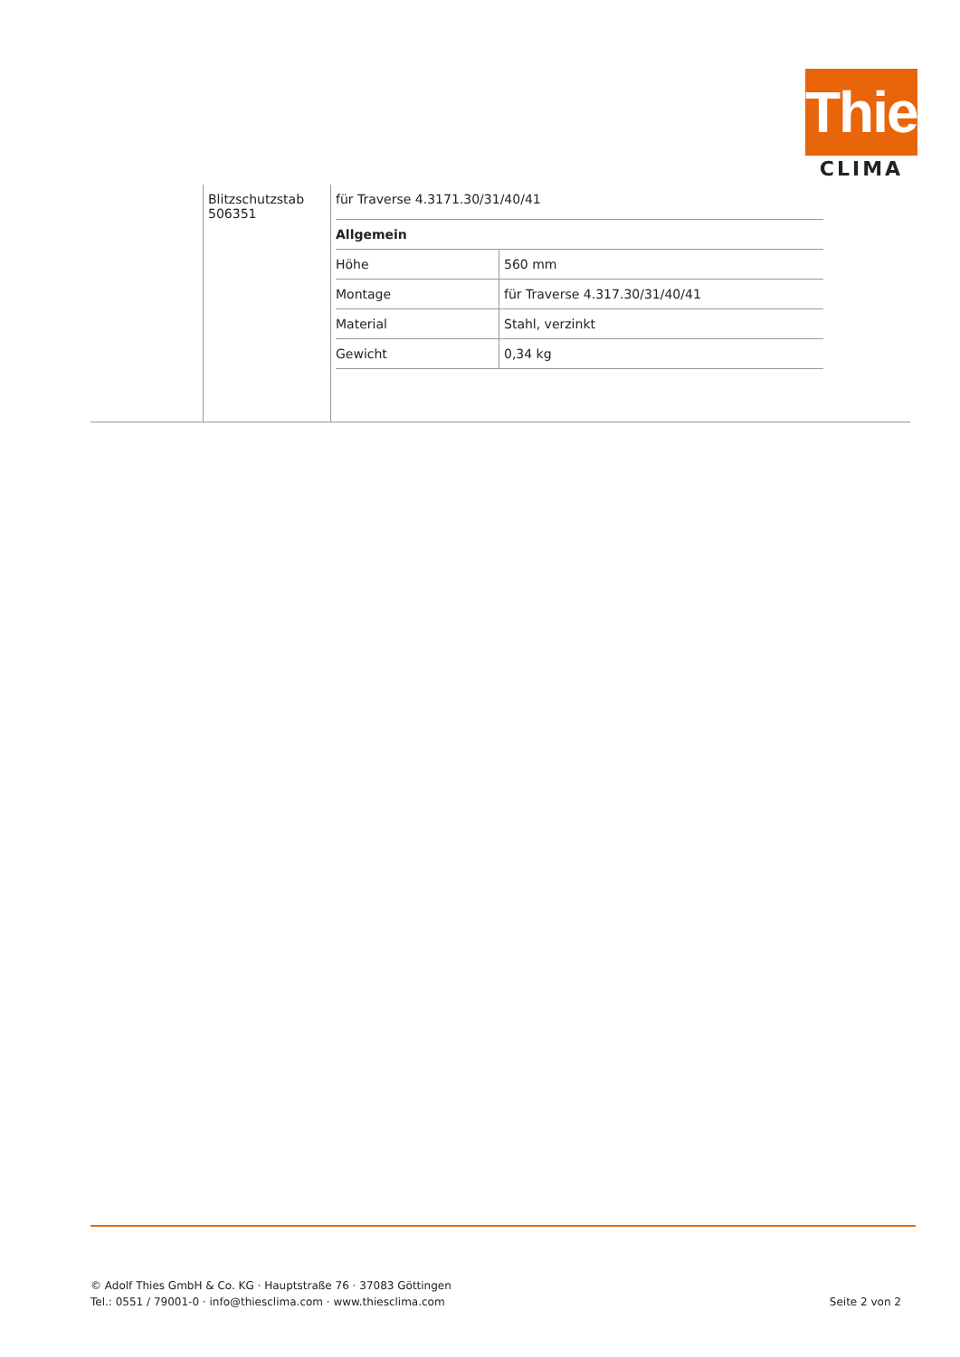Thies
CLIMA
Blitzschutzstab
506351
für Traverse 4.3171.30/31/40/41
| Allgemein | |
| Höhe | 560 mm |
| Montage | für Traverse 4.317.30/31/40/41 |
| Material | Stahl, verzinkt |
| Gewicht | 0,34 kg |
© Adolf Thies GmbH & Co. KG · Hauptstraße 76 · 37083 Göttingen
Tel.: 0551 / 79001-0 · info@thiesclima.com · www.thiesclima.com
Seite 2 von 2